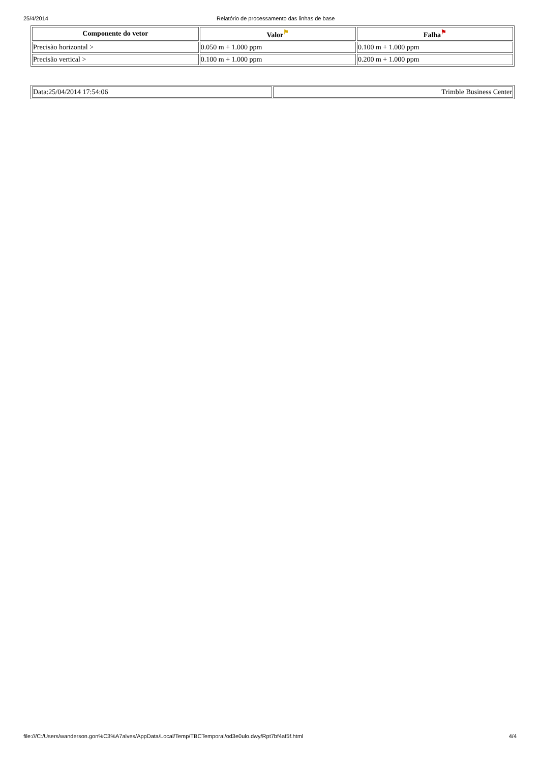25/4/2014 Relatório de processamento das linhas de base
| Componente do vetor | Valor<sup>⚑</sup> | Falha<sup>⚑</sup> |
| --- | --- | --- |
| Precisão horizontal > | 0.050 m + 1.000 ppm | 0.100 m + 1.000 ppm |
| Precisão vertical > | 0.100 m + 1.000 ppm | 0.200 m + 1.000 ppm |
| Data:25/04/2014 17:54:06 | Trimble Business Center |
file:///C:/Users/wanderson.gon%C3%A7alves/AppData/Local/Temp/TBCTemporal/od3e0ulo.dwy/Rpt7bf4af5f.html 4/4